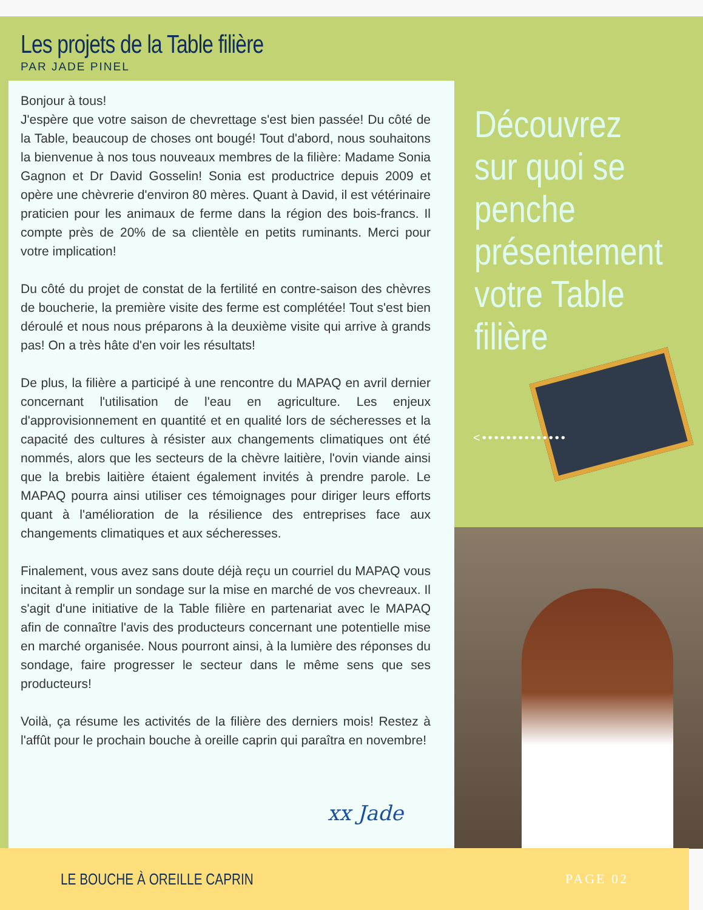Les projets de la Table filière
PAR JADE PINEL
Bonjour à tous!
J'espère que votre saison de chevrettage s'est bien passée! Du côté de la Table, beaucoup de choses ont bougé! Tout d'abord, nous souhaitons la bienvenue à nos tous nouveaux membres de la filière: Madame Sonia Gagnon et Dr David Gosselin! Sonia est productrice depuis 2009 et opère une chèvrerie d'environ 80 mères. Quant à David, il est vétérinaire praticien pour les animaux de ferme dans la région des bois-francs. Il compte près de 20% de sa clientèle en petits ruminants. Merci pour votre implication!
Du côté du projet de constat de la fertilité en contre-saison des chèvres de boucherie, la première visite des ferme est complétée! Tout s'est bien déroulé et nous nous préparons à la deuxième visite qui arrive à grands pas! On a très hâte d'en voir les résultats!
De plus, la filière a participé à une rencontre du MAPAQ en avril dernier concernant l'utilisation de l'eau en agriculture. Les enjeux d'approvisionnement en quantité et en qualité lors de sécheresses et la capacité des cultures à résister aux changements climatiques ont été nommés, alors que les secteurs de la chèvre laitière, l'ovin viande ainsi que la brebis laitière étaient également invités à prendre parole. Le MAPAQ pourra ainsi utiliser ces témoignages pour diriger leurs efforts quant à l'amélioration de la résilience des entreprises face aux changements climatiques et aux sécheresses.
Finalement, vous avez sans doute déjà reçu un courriel du MAPAQ vous incitant à remplir un sondage sur la mise en marché de vos chevreaux. Il s'agit d'une initiative de la Table filière en partenariat avec le MAPAQ afin de connaître l'avis des producteurs concernant une potentielle mise en marché organisée. Nous pourront ainsi, à la lumière des réponses du sondage, faire progresser le secteur dans le même sens que ses producteurs!
Voilà, ça résume les activités de la filière des derniers mois! Restez à l'affût pour le prochain bouche à oreille caprin qui paraîtra en novembre!
xx Jade
Découvrez sur quoi se penche présentement votre Table filière
<••••••••••••••
LE BOUCHE À OREILLE CAPRIN
PAGE 02